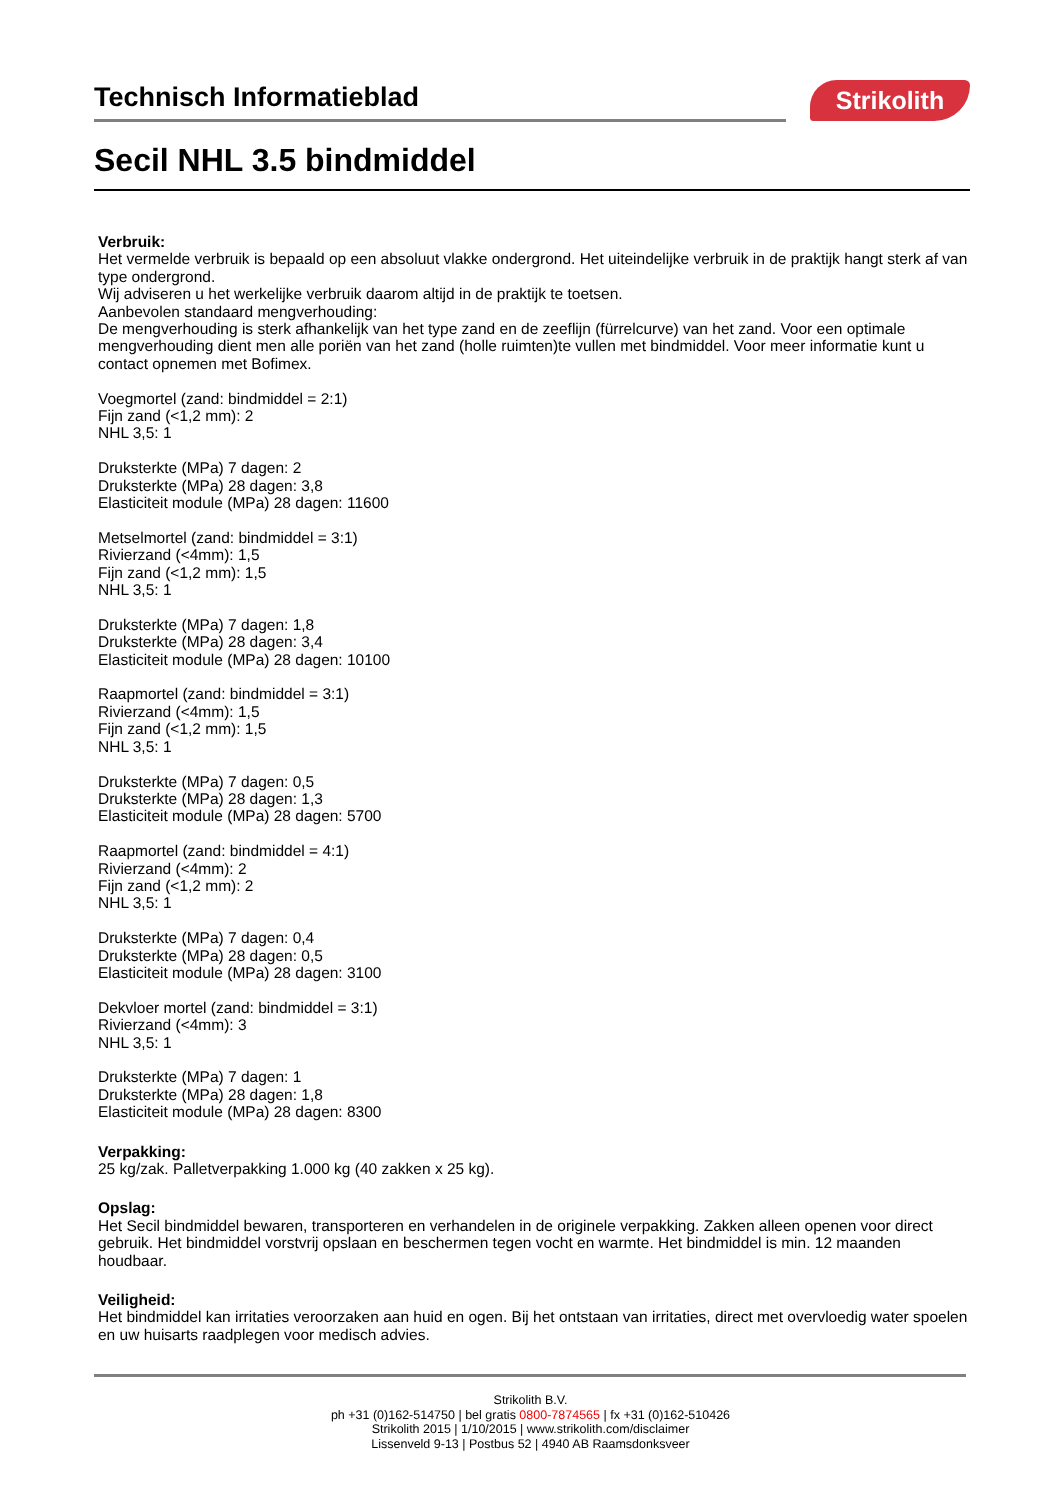Technisch Informatieblad Strikolith
Secil NHL 3.5 bindmiddel
Verbruik:
Het vermelde verbruik is bepaald op een absoluut vlakke ondergrond. Het uiteindelijke verbruik in de praktijk hangt sterk af van type ondergrond.
Wij adviseren u het werkelijke verbruik daarom altijd in de praktijk te toetsen.
Aanbevolen standaard mengverhouding:
De mengverhouding is sterk afhankelijk van het type zand en de zeeflijn (fürrelcurve) van het zand. Voor een optimale mengverhouding dient men alle poriën van het zand (holle ruimten)te vullen met bindmiddel. Voor meer informatie kunt u contact opnemen met Bofimex.
Voegmortel (zand: bindmiddel = 2:1)
Fijn zand (<1,2 mm): 2
NHL 3,5: 1
Druksterkte (MPa) 7 dagen: 2
Druksterkte (MPa) 28 dagen: 3,8
Elasticiteit module (MPa) 28 dagen: 11600
Metselmortel (zand: bindmiddel = 3:1)
Rivierzand (<4mm): 1,5
Fijn zand (<1,2 mm): 1,5
NHL 3,5: 1
Druksterkte (MPa) 7 dagen: 1,8
Druksterkte (MPa) 28 dagen: 3,4
Elasticiteit module (MPa) 28 dagen: 10100
Raapmortel (zand: bindmiddel = 3:1)
Rivierzand (<4mm): 1,5
Fijn zand (<1,2 mm): 1,5
NHL 3,5: 1
Druksterkte (MPa) 7 dagen: 0,5
Druksterkte (MPa) 28 dagen: 1,3
Elasticiteit module (MPa) 28 dagen: 5700
Raapmortel (zand: bindmiddel = 4:1)
Rivierzand (<4mm): 2
Fijn zand (<1,2 mm): 2
NHL 3,5: 1
Druksterkte (MPa) 7 dagen: 0,4
Druksterkte (MPa) 28 dagen: 0,5
Elasticiteit module (MPa) 28 dagen: 3100
Dekvloer mortel (zand: bindmiddel = 3:1)
Rivierzand (<4mm): 3
NHL 3,5: 1
Druksterkte (MPa) 7 dagen: 1
Druksterkte (MPa) 28 dagen: 1,8
Elasticiteit module (MPa) 28 dagen: 8300
Verpakking:
25 kg/zak. Palletverpakking 1.000 kg (40 zakken x 25 kg).
Opslag:
Het Secil bindmiddel bewaren, transporteren en verhandelen in de originele verpakking. Zakken alleen openen voor direct gebruik. Het bindmiddel vorstvrij opslaan en beschermen tegen vocht en warmte. Het bindmiddel is min. 12 maanden houdbaar.
Veiligheid:
Het bindmiddel kan irritaties veroorzaken aan huid en ogen. Bij het ontstaan van irritaties, direct met overvloedig water spoelen en uw huisarts raadplegen voor medisch advies.
Strikolith B.V.
ph +31 (0)162-514750 | bel gratis 0800-7874565 | fx +31 (0)162-510426
Strikolith 2015 | 1/10/2015 | www.strikolith.com/disclaimer
Lissenveld 9-13 | Postbus 52 | 4940 AB Raamsdonksveer